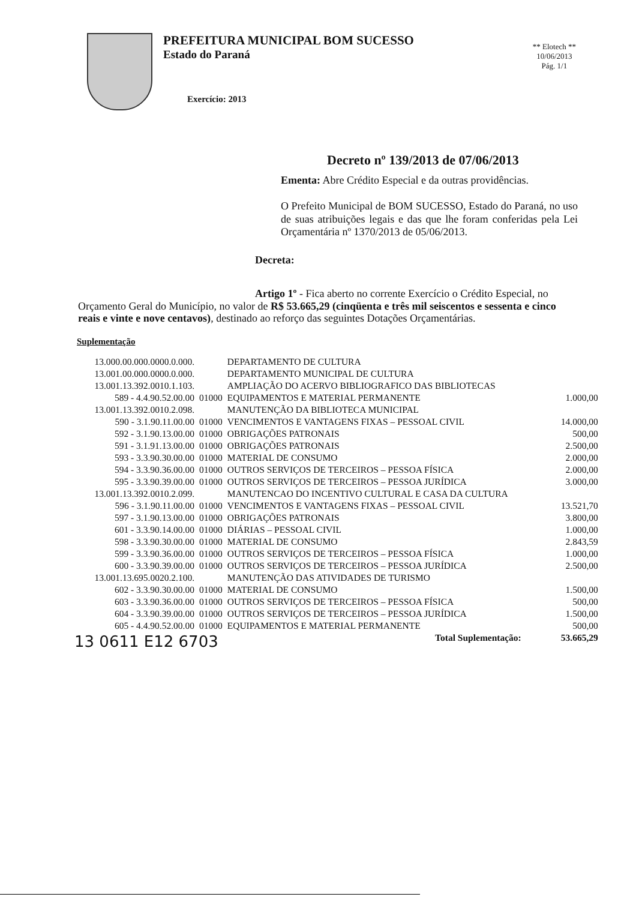PREFEITURA MUNICIPAL BOM SUCESSO
Estado do Paraná
Exercício: 2013
** Elotech **
10/06/2013
Pág. 1/1
Decreto nº 139/2013 de 07/06/2013
Ementa: Abre Crédito Especial e da outras providências.
O Prefeito Municipal de BOM SUCESSO, Estado do Paraná, no uso de suas atribuições legais e das que lhe foram conferidas pela Lei Orçamentária nº 1370/2013 de 05/06/2013.
Decreta:
Artigo 1º - Fica aberto no corrente Exercício o Crédito Especial, no Orçamento Geral do Município, no valor de R$ 53.665,29 (cinqüenta e três mil seiscentos e sessenta e cinco reais e vinte e nove centavos), destinado ao reforço das seguintes Dotações Orçamentárias.
Suplementação
| 13.000.00.000.0000.0.000. | | DEPARTAMENTO DE CULTURA | |
| 13.001.00.000.0000.0.000. | | DEPARTAMENTO MUNICIPAL DE CULTURA | |
| 13.001.13.392.0010.1.103. | | AMPLIAÇÃO DO ACERVO BIBLIOGRAFICO DAS BIBLIOTECAS | |
| 589 - 4.4.90.52.00.00 | 01000 | EQUIPAMENTOS E MATERIAL PERMANENTE | 1.000,00 |
| 13.001.13.392.0010.2.098. | | MANUTENÇÃO DA BIBLIOTECA MUNICIPAL | |
| 590 - 3.1.90.11.00.00 | 01000 | VENCIMENTOS E VANTAGENS FIXAS – PESSOAL CIVIL | 14.000,00 |
| 592 - 3.1.90.13.00.00 | 01000 | OBRIGAÇÕES PATRONAIS | 500,00 |
| 591 - 3.1.91.13.00.00 | 01000 | OBRIGAÇÕES PATRONAIS | 2.500,00 |
| 593 - 3.3.90.30.00.00 | 01000 | MATERIAL DE CONSUMO | 2.000,00 |
| 594 - 3.3.90.36.00.00 | 01000 | OUTROS SERVIÇOS DE TERCEIROS – PESSOA FÍSICA | 2.000,00 |
| 595 - 3.3.90.39.00.00 | 01000 | OUTROS SERVIÇOS DE TERCEIROS – PESSOA JURÍDICA | 3.000,00 |
| 13.001.13.392.0010.2.099. | | MANUTENCAO DO INCENTIVO CULTURAL E CASA DA CULTURA | |
| 596 - 3.1.90.11.00.00 | 01000 | VENCIMENTOS E VANTAGENS FIXAS – PESSOAL CIVIL | 13.521,70 |
| 597 - 3.1.90.13.00.00 | 01000 | OBRIGAÇÕES PATRONAIS | 3.800,00 |
| 601 - 3.3.90.14.00.00 | 01000 | DIÁRIAS – PESSOAL CIVIL | 1.000,00 |
| 598 - 3.3.90.30.00.00 | 01000 | MATERIAL DE CONSUMO | 2.843,59 |
| 599 - 3.3.90.36.00.00 | 01000 | OUTROS SERVIÇOS DE TERCEIROS – PESSOA FÍSICA | 1.000,00 |
| 600 - 3.3.90.39.00.00 | 01000 | OUTROS SERVIÇOS DE TERCEIROS – PESSOA JURÍDICA | 2.500,00 |
| 13.001.13.695.0020.2.100. | | MANUTENÇÃO DAS ATIVIDADES DE TURISMO | |
| 602 - 3.3.90.30.00.00 | 01000 | MATERIAL DE CONSUMO | 1.500,00 |
| 603 - 3.3.90.36.00.00 | 01000 | OUTROS SERVIÇOS DE TERCEIROS – PESSOA FÍSICA | 500,00 |
| 604 - 3.3.90.39.00.00 | 01000 | OUTROS SERVIÇOS DE TERCEIROS – PESSOA JURÍDICA | 1.500,00 |
| 605 - 4.4.90.52.00.00 | 01000 | EQUIPAMENTOS E MATERIAL PERMANENTE | 500,00 |
| 13 0611 E12 6703 | | Total Suplementação: | 53.665,29 |